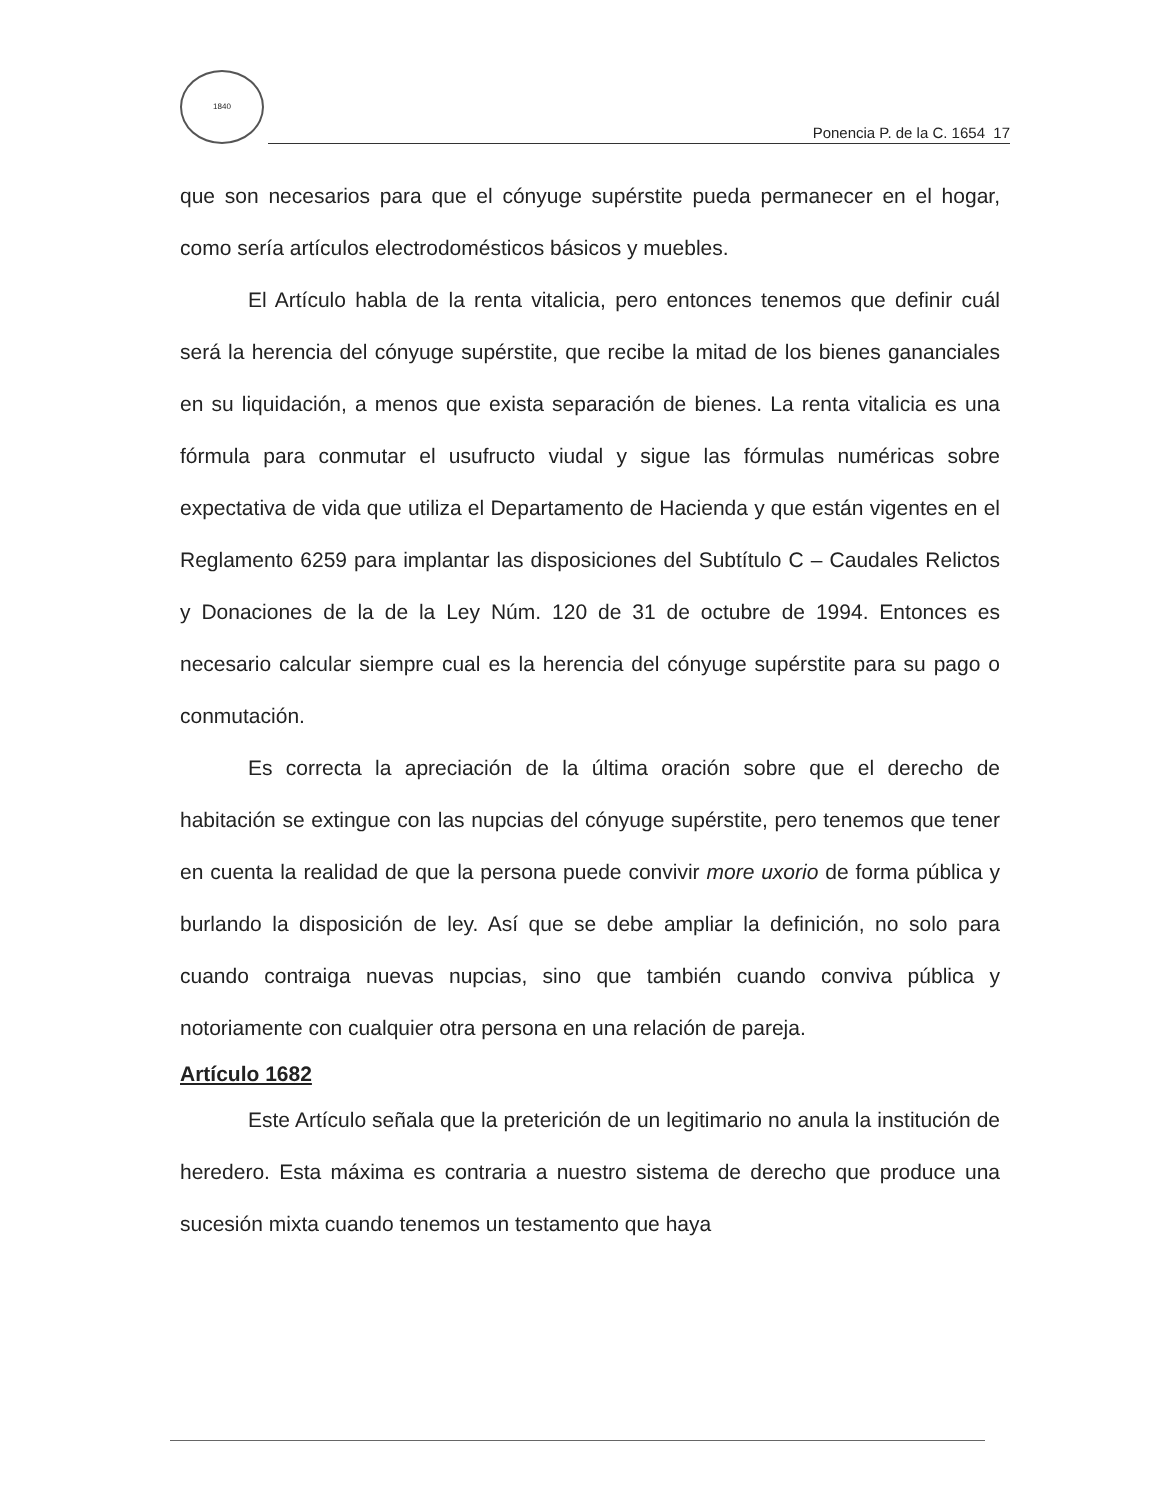1840
Ponencia P. de la C. 1654 17
que son necesarios para que el cónyuge supérstite pueda permanecer en el hogar, como sería artículos electrodomésticos básicos y muebles.
El Artículo habla de la renta vitalicia, pero entonces tenemos que definir cuál será la herencia del cónyuge supérstite, que recibe la mitad de los bienes gananciales en su liquidación, a menos que exista separación de bienes. La renta vitalicia es una fórmula para conmutar el usufructo viudal y sigue las fórmulas numéricas sobre expectativa de vida que utiliza el Departamento de Hacienda y que están vigentes en el Reglamento 6259 para implantar las disposiciones del Subtítulo C – Caudales Relictos y Donaciones de la de la Ley Núm. 120 de 31 de octubre de 1994. Entonces es necesario calcular siempre cual es la herencia del cónyuge supérstite para su pago o conmutación.
Es correcta la apreciación de la última oración sobre que el derecho de habitación se extingue con las nupcias del cónyuge supérstite, pero tenemos que tener en cuenta la realidad de que la persona puede convivir more uxorio de forma pública y burlando la disposición de ley. Así que se debe ampliar la definición, no solo para cuando contraiga nuevas nupcias, sino que también cuando conviva pública y notoriamente con cualquier otra persona en una relación de pareja.
Artículo 1682
Este Artículo señala que la preterición de un legitimario no anula la institución de heredero. Esta máxima es contraria a nuestro sistema de derecho que produce una sucesión mixta cuando tenemos un testamento que haya